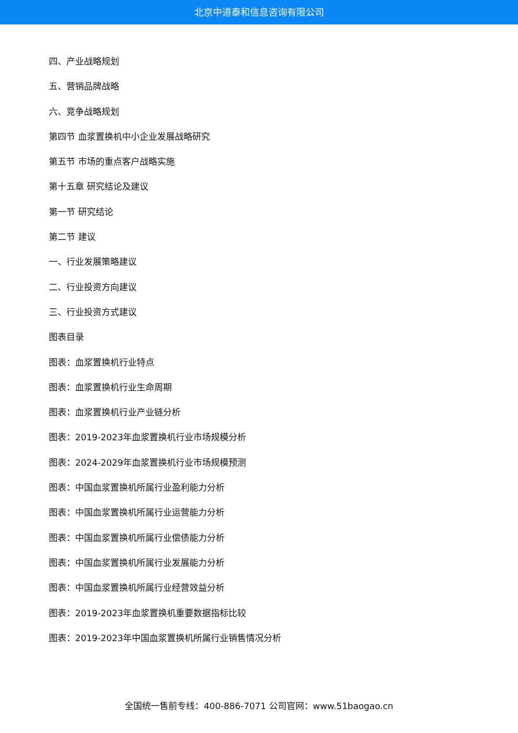北京中道泰和信息咨询有限公司
四、产业战略规划
五、营销品牌战略
六、竞争战略规划
第四节 血浆置换机中小企业发展战略研究
第五节 市场的重点客户战略实施
第十五章 研究结论及建议
第一节 研究结论
第二节 建议
一、行业发展策略建议
二、行业投资方向建议
三、行业投资方式建议
图表目录
图表：血浆置换机行业特点
图表：血浆置换机行业生命周期
图表：血浆置换机行业产业链分析
图表：2019-2023年血浆置换机行业市场规模分析
图表：2024-2029年血浆置换机行业市场规模预测
图表：中国血浆置换机所属行业盈利能力分析
图表：中国血浆置换机所属行业运营能力分析
图表：中国血浆置换机所属行业偿债能力分析
图表：中国血浆置换机所属行业发展能力分析
图表：中国血浆置换机所属行业经营效益分析
图表：2019-2023年血浆置换机重要数据指标比较
图表：2019-2023年中国血浆置换机所属行业销售情况分析
全国统一售前专线：400-886-7071 公司官网：www.51baogao.cn